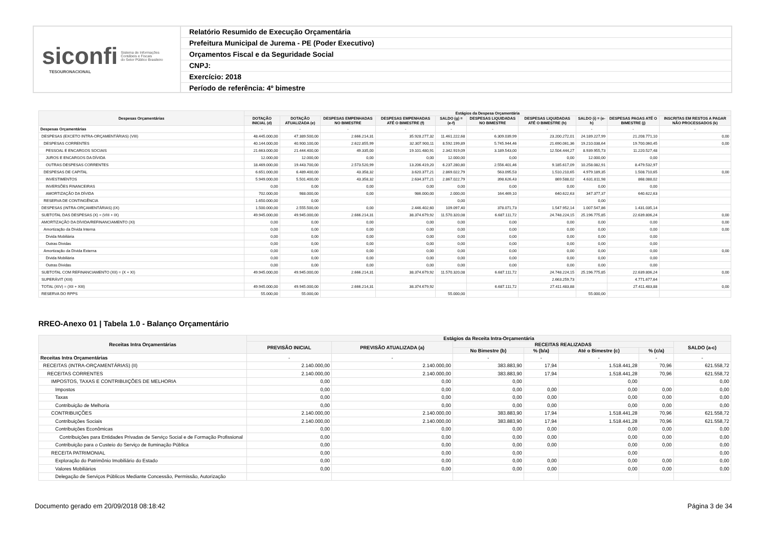siconfi Sistema de Informações
Contábeis e Fiscais
do Setor Público Brasileiro
TESOURONACIONAL
Relatório Resumido de Execução Orçamentária
Prefeitura Municipal de Jurema - PE (Poder Executivo)
Orçamentos Fiscal e da Seguridade Social
CNPJ:
Exercício: 2018
Período de referência: 4º bimestre
| Despesas Orçamentárias | Estágios da Despesa Orçamentária | | | | | | | | | |
| --- | --- | --- | --- | --- | --- | --- | --- | --- | --- | --- |
| | DOTAÇÃO INICIAL (d) | DOTAÇÃO ATUALIZADA (e) | DESPESAS EMPENHADAS NO BIMESTRE | DESPESAS EMPENHADAS ATÉ O BIMESTRE (f) | SALDO (g) = (e-f) | DESPESAS LIQUIDADAS NO BIMESTRE | DESPESAS LIQUIDADAS ATÉ O BIMESTRE (h) | SALDO (i) = (e-h) | DESPESAS PAGAS ATÉ O BIMESTRE (j) | INSCRITAS EM RESTOS A PAGAR NÃO PROCESSADOS (k) |
| Despesas Orçamentárias | - | - | - | - | - | - | - | - | - | - |
| DESPESAS (EXCETO INTRA-ORÇAMENTÁRIAS) (VIII) | 48.445.000,00 | 47.389.500,00 | 2.666.214,31 | 35.928.277,32 | 11.461.222,68 | 6.309.039,99 | 23.200.272,01 | 24.189.227,99 | 21.208.771,10 | 0,00 |
| DESPESAS CORRENTES | 40.144.000,00 | 40.900.100,00 | 2.622.855,99 | 32.307.900,11 | 8.592.199,89 | 5.745.944,46 | 21.690.061,36 | 19.210.038,64 | 19.700.060,45 | 0,00 |
| PESSOAL E ENCARGOS SOCIAIS | 21.663.000,00 | 21.444.400,00 | 49.335,00 | 19.101.480,91 | 2.342.919,09 | 3.189.543,00 | 12.504.444,27 | 8.939.955,73 | 11.220.527,48 | |
| JUROS E ENCARGOS DA DÍVIDA | 12.000,00 | 12.000,00 | 0,00 | 0,00 | 12.000,00 | 0,00 | 0,00 | 12.000,00 | 0,00 | |
| OUTRAS DESPESAS CORRENTES | 18.469.000,00 | 19.443.700,00 | 2.573.520,99 | 13.206.419,20 | 6.237.280,80 | 2.556.401,46 | 9.185.617,09 | 10.258.082,91 | 8.479.532,97 | |
| DESPESAS DE CAPITAL | 6.651.000,00 | 6.489.400,00 | 43.358,32 | 3.620.377,21 | 2.869.022,79 | 563.095,53 | 1.510.210,65 | 4.979.189,35 | 1.508.710,65 | 0,00 |
| INVESTIMENTOS | 5.949.000,00 | 5.501.400,00 | 43.358,32 | 2.634.377,21 | 2.867.022,79 | 398.626,43 | 869.588,02 | 4.631.811,98 | 868.088,02 | |
| INVERSÕES FINANCEIRAS | 0,00 | 0,00 | 0,00 | 0,00 | 0,00 | 0,00 | 0,00 | 0,00 | 0,00 | |
| AMORTIZAÇÃO DA DÍVIDA | 702.000,00 | 988.000,00 | 0,00 | 986.000,00 | 2.000,00 | 164.469,10 | 640.622,63 | 347.377,37 | 640.622,63 | |
| RESERVA DE CONTINGÊNCIA | 1.650.000,00 | 0,00 | | | 0,00 | | | 0,00 | | |
| DESPESAS (INTRA-ORÇAMENTÁRIAS) (IX) | 1.500.000,00 | 2.555.500,00 | 0,00 | 2.446.402,60 | 109.097,40 | 378.071,73 | 1.547.952,14 | 1.007.547,86 | 1.431.035,14 | |
| SUBTOTAL DAS DESPESAS (X) = (VIII + IX) | 49.945.000,00 | 49.945.000,00 | 2.666.214,31 | 38.374.679,92 | 11.570.320,08 | 6.687.111,72 | 24.748.224,15 | 25.196.775,85 | 22.639.806,24 | 0,00 |
| AMORTIZAÇÃO DA DÍVIDA/REFINANCIAMENTO (XI) | 0,00 | 0,00 | 0,00 | 0,00 | 0,00 | 0,00 | 0,00 | 0,00 | 0,00 | 0,00 |
| Amortização da Dívida Interna | 0,00 | 0,00 | 0,00 | 0,00 | 0,00 | 0,00 | 0,00 | 0,00 | 0,00 | 0,00 |
| Dívida Mobiliária | 0,00 | 0,00 | 0,00 | 0,00 | 0,00 | 0,00 | 0,00 | 0,00 | 0,00 | |
| Outras Dívidas | 0,00 | 0,00 | 0,00 | 0,00 | 0,00 | 0,00 | 0,00 | 0,00 | 0,00 | |
| Amortização da Dívida Externa | 0,00 | 0,00 | 0,00 | 0,00 | 0,00 | 0,00 | 0,00 | 0,00 | 0,00 | 0,00 |
| Dívida Mobiliária | 0,00 | 0,00 | 0,00 | 0,00 | 0,00 | 0,00 | 0,00 | 0,00 | 0,00 | |
| Outras Dívidas | 0,00 | 0,00 | 0,00 | 0,00 | 0,00 | 0,00 | 0,00 | 0,00 | 0,00 | |
| SUBTOTAL COM REFINANCIAMENTO (XII) = (X + XI) | 49.945.000,00 | 49.945.000,00 | 2.666.214,31 | 38.374.679,92 | 11.570.320,08 | 6.687.111,72 | 24.748.224,15 | 25.196.775,85 | 22.639.806,24 | 0,00 |
| SUPERÁVIT (XIII) | | | | | | | 2.663.259,73 | | 4.771.677,64 | |
| TOTAL (XIV) = (XII + XIII) | 49.945.000,00 | 49.945.000,00 | 2.666.214,31 | 38.374.679,92 | | 6.687.111,72 | 27.411.483,88 | | 27.411.483,88 | 0,00 |
| RESERVA DO RPPS | 55.000,00 | 55.000,00 | | | 55.000,00 | | | 55.000,00 | | |
RREO-Anexo 01 | Tabela 1.0 - Balanço Orçamentário
| Receitas Intra Orçamentárias | Estágios da Receita Intra-Orçamentária | | | | | | |
| --- | --- | --- | --- | --- | --- | --- | --- |
| | PREVISÃO INICIAL | PREVISÃO ATUALIZADA (a) | RECEITAS REALIZADAS | | | | SALDO (a-c) |
| | | | No Bimestre (b) | % (b/a) | Até o Bimestre (c) | % (c/a) | |
| Receitas Intra Orçamentárias | - | - | - | - | - | - | - |
| RECEITAS (INTRA-ORÇAMENTÁRIAS) (II) | 2.140.000,00 | 2.140.000,00 | 383.883,90 | 17,94 | 1.518.441,28 | 70,96 | 621.558,72 |
| RECEITAS CORRENTES | 2.140.000,00 | 2.140.000,00 | 383.883,90 | 17,94 | 1.518.441,28 | 70,96 | 621.558,72 |
| IMPOSTOS, TAXAS E CONTRIBUIÇÕES DE MELHORIA | 0,00 | 0,00 | 0,00 | | 0,00 | | 0,00 |
| Impostos | 0,00 | 0,00 | 0,00 | 0,00 | 0,00 | 0,00 | 0,00 |
| Taxas | 0,00 | 0,00 | 0,00 | 0,00 | 0,00 | 0,00 | 0,00 |
| Contribuição de Melhoria | 0,00 | 0,00 | 0,00 | 0,00 | 0,00 | 0,00 | 0,00 |
| CONTRIBUIÇÕES | 2.140.000,00 | 2.140.000,00 | 383.883,90 | 17,94 | 1.518.441,28 | 70,96 | 621.558,72 |
| Contribuições Sociais | 2.140.000,00 | 2.140.000,00 | 383.883,90 | 17,94 | 1.518.441,28 | 70,96 | 621.558,72 |
| Contribuições Econômicas | 0,00 | 0,00 | 0,00 | 0,00 | 0,00 | 0,00 | 0,00 |
| Contribuições para Entidades Privadas de Serviço Social e de Formação Profissional | 0,00 | 0,00 | 0,00 | 0,00 | 0,00 | 0,00 | 0,00 |
| Contribuição para o Custeio do Serviço de Iluminação Pública | 0,00 | 0,00 | 0,00 | 0,00 | 0,00 | 0,00 | 0,00 |
| RECEITA PATRIMONIAL | 0,00 | 0,00 | 0,00 | | 0,00 | | 0,00 |
| Exploração do Patrimônio Imobiliário do Estado | 0,00 | 0,00 | 0,00 | 0,00 | 0,00 | 0,00 | 0,00 |
| Valores Mobiliários | 0,00 | 0,00 | 0,00 | 0,00 | 0,00 | 0,00 | 0,00 |
| Delegação de Serviços Públicos Mediante Concessão, Permissão, Autorização | | | | | | | |
Documento gerado em 20/09/2018 08:18:42 Página 3 de 34